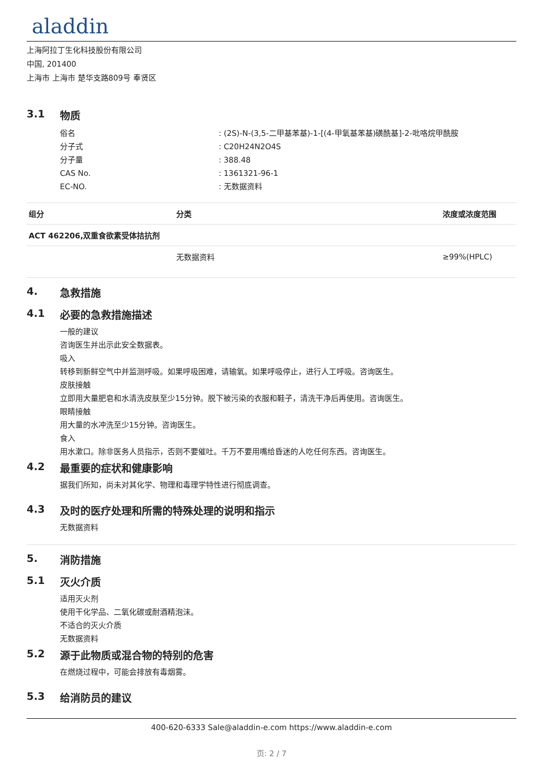aladdin
上海阿拉丁生化科技股份有限公司
中国, 201400
上海市 上海市 楚华支路809号 奉贤区
3.1 物质
俗名: (2S)-N-(3,5-二甲基苯基)-1-[(4-甲氧基苯基)磺酰基]-2-吡咯烷甲酰胺
分子式: C20H24N2O4S
分子量: 388.48
CAS No.: 1361321-96-1
EC-NO.: 无数据资料
| 组分 | 分类 | 浓度或浓度范围 |
| --- | --- | --- |
| ACT 462206,双重食欲素受体拮抗剂 | | |
| | 无数据资料 | ≥99%(HPLC) |
4. 急救措施
4.1 必要的急救措施描述
一般的建议
咨询医生并出示此安全数据表。
吸入
转移到新鲜空气中并监测呼吸。如果呼吸困难，请输氧。如果呼吸停止，进行人工呼吸。咨询医生。
皮肤接触
立即用大量肥皂和水清洗皮肤至少15分钟。脱下被污染的衣服和鞋子，清洗干净后再使用。咨询医生。
眼睛接触
用大量的水冲洗至少15分钟。咨询医生。
食入
用水漱口。除非医务人员指示，否则不要催吐。千万不要用嘴给昏迷的人吃任何东西。咨询医生。
4.2 最重要的症状和健康影响
据我们所知，尚未对其化学、物理和毒理学特性进行彻底调查。
4.3 及时的医疗处理和所需的特殊处理的说明和指示
无数据资料
5. 消防措施
5.1 灭火介质
适用灭火剂
使用干化学品、二氧化碳或耐酒精泡沫。
不适合的灭火介质
无数据资料
5.2 源于此物质或混合物的特别的危害
在燃烧过程中，可能会排放有毒烟雾。
5.3 给消防员的建议
400-620-6333 Sale@aladdin-e.com https://www.aladdin-e.com
页: 2 / 7